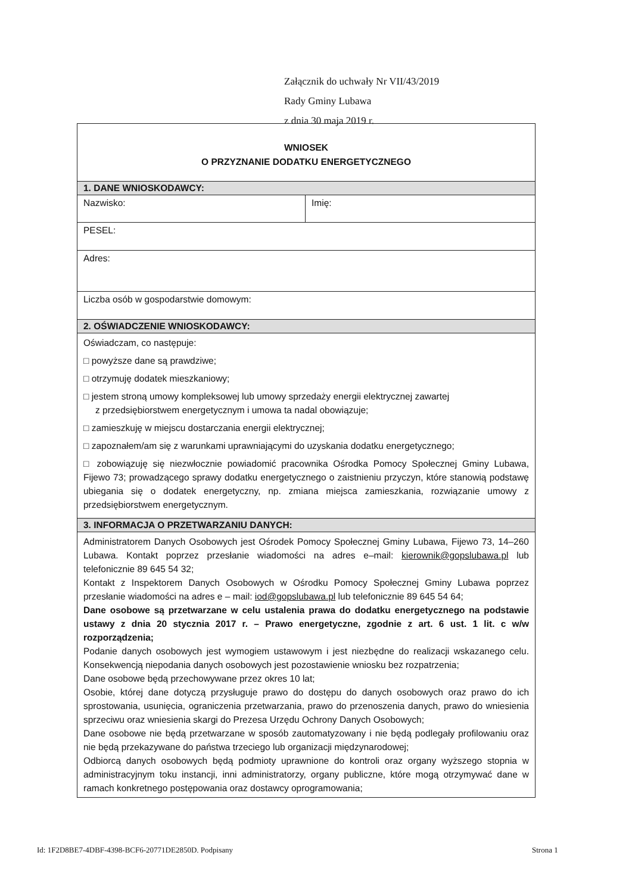Załącznik do uchwały Nr VII/43/2019
Rady Gminy Lubawa
z dnia 30 maja 2019 r.
WNIOSEK
O PRZYZNANIE DODATKU ENERGETYCZNEGO
1. DANE WNIOSKODAWCY:
Nazwisko: Imię:
PESEL:
Adres:
Liczba osób w gospodarstwie domowym:
2. OŚWIADCZENIE WNIOSKODAWCY:
Oświadczam, co następuje:
□ powyższe dane są prawdziwe;
□ otrzymuję dodatek mieszkaniowy;
□ jestem stroną umowy kompleksowej lub umowy sprzedaży energii elektrycznej zawartej
z przedsiębiorstwem energetycznym i umowa ta nadal obowiązuje;
□ zamieszkuję w miejscu dostarczania energii elektrycznej;
□ zapoznałem/am się z warunkami uprawniającymi do uzyskania dodatku energetycznego;
□ zobowiązuję się niezwłocznie powiadomić pracownika Ośrodka Pomocy Społecznej Gminy Lubawa, Fijewo 73; prowadzącego sprawy dodatku energetycznego o zaistnieniu przyczyn, które stanowią podstawę ubiegania się o dodatek energetyczny, np. zmiana miejsca zamieszkania, rozwiązanie umowy z przedsiębiorstwem energetycznym.
3. INFORMACJA O PRZETWARZANIU DANYCH:
Administratorem Danych Osobowych jest Ośrodek Pomocy Społecznej Gminy Lubawa, Fijewo 73, 14–260 Lubawa. Kontakt poprzez przesłanie wiadomości na adres e–mail: kierownik@gopslubawa.pl lub telefonicznie 89 645 54 32;
Kontakt z Inspektorem Danych Osobowych w Ośrodku Pomocy Społecznej Gminy Lubawa poprzez przesłanie wiadomości na adres e – mail: iod@gopslubawa.pl lub telefonicznie 89 645 54 64;
Dane osobowe są przetwarzane w celu ustalenia prawa do dodatku energetycznego na podstawie ustawy z dnia 20 stycznia 2017 r. – Prawo energetyczne, zgodnie z art. 6 ust. 1 lit. c w/w rozporządzenia;
Podanie danych osobowych jest wymogiem ustawowym i jest niezbędne do realizacji wskazanego celu. Konsekwencją niepodania danych osobowych jest pozostawienie wniosku bez rozpatrzenia;
Dane osobowe będą przechowywane przez okres 10 lat;
Osobie, której dane dotyczą przysługuje prawo do dostępu do danych osobowych oraz prawo do ich sprostowania, usunięcia, ograniczenia przetwarzania, prawo do przenoszenia danych, prawo do wniesienia sprzeciwu oraz wniesienia skargi do Prezesa Urzędu Ochrony Danych Osobowych;
Dane osobowe nie będą przetwarzane w sposób zautomatyzowany i nie będą podlegały profilowaniu oraz nie będą przekazywane do państwa trzeciego lub organizacji międzynarodowej;
Odbiorcą danych osobowych będą podmioty uprawnione do kontroli oraz organy wyższego stopnia w administracyjnym toku instancji, inni administratorzy, organy publiczne, które mogą otrzymywać dane w ramach konkretnego postępowania oraz dostawcy oprogramowania;
Id: 1F2D8BE7-4DBF-4398-BCF6-20771DE2850D. Podpisany
Strona 1